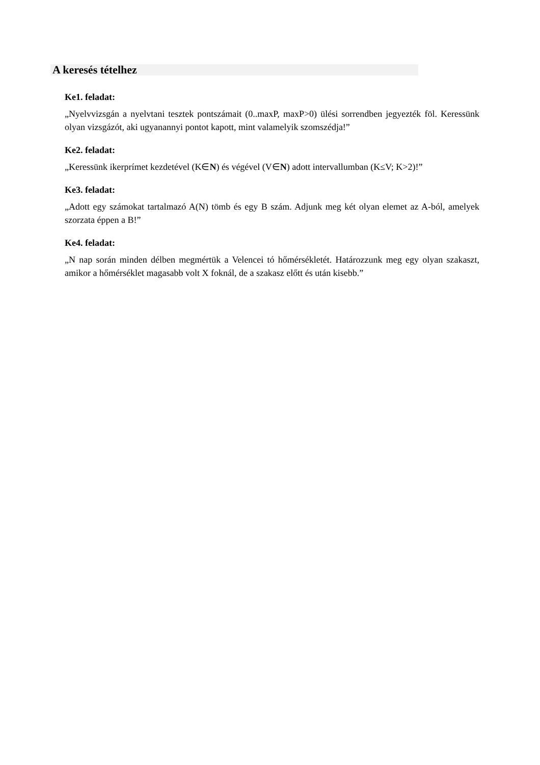A keresés tételhez
Ke1. feladat:
„Nyelvvizsgán a nyelvtani tesztek pontszámait (0..maxP, maxP>0) ülési sorrendben jegyezték föl. Keressünk olyan vizsgázót, aki ugyanannyi pontot kapott, mint valamelyik szomszédja!”
Ke2. feladat:
„Keressünk ikerprímet kezdetével (K∈N) és végével (V∈N) adott intervallumban (K≤V; K>2)!”
Ke3. feladat:
„Adott egy számokat tartalmazó A(N) tömb és egy B szám. Adjunk meg két olyan elemet az A-ból, amelyek szorzata éppen a B!”
Ke4. feladat:
„N nap során minden délben megmértük a Velencei tó hőmérsékletét. Határozzunk meg egy olyan szakaszt, amikor a hőmérséklet magasabb volt X foknál, de a szakasz előtt és után kisebb.”